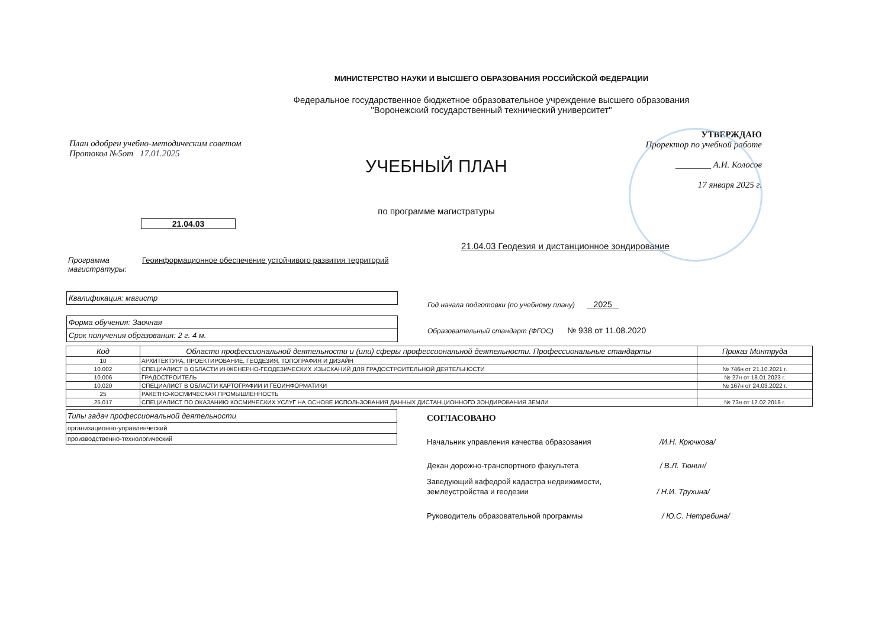МИНИСТЕРСТВО НАУКИ И ВЫСШЕГО ОБРАЗОВАНИЯ РОССИЙСКОЙ ФЕДЕРАЦИИ
Федеральное государственное бюджетное образовательное учреждение высшего образования
"Воронежский государственный технический университет"
План одобрен учебно-методическим советом
Протокол №5от 17.01.2025
УЧЕБНЫЙ ПЛАН
по программе магистратуры
УТВЕРЖДАЮ
Проректор по учебной работе
________ А.И. Колосов
17 января 2025 г.
21.04.03
21.04.03 Геодезия и дистанционное зондирование
Программа магистратуры:
Геоинформационное обеспечение устойчивого развития территорий
Квалификация: магистр
Форма обучения: Заочная
Срок получения образования: 2 г. 4 м.
Год начала подготовки (по учебному плану) 2025
Образовательный стандарт (ФГОС) № 938 от 11.08.2020
| Код | Области профессиональной деятельности и (или) сферы профессиональной деятельности. Профессиональные стандарты | Приказ Минтруда |
| --- | --- | --- |
| 10 | АРХИТЕКТУРА, ПРОЕКТИРОВАНИЕ, ГЕОДЕЗИЯ, ТОПОГРАФИЯ И ДИЗАЙН | |
| 10.002 | СПЕЦИАЛИСТ В ОБЛАСТИ ИНЖЕНЕРНО-ГЕОДЕЗИЧЕСКИХ ИЗЫСКАНИЙ ДЛЯ ГРАДОСТРОИТЕЛЬНОЙ ДЕЯТЕЛЬНОСТИ | № 746н от 21.10.2021 г. |
| 10.006 | ГРАДОСТРОИТЕЛЬ | № 27н от 18.01.2023 г. |
| 10.020 | СПЕЦИАЛИСТ В ОБЛАСТИ КАРТОГРАФИИ И ГЕОИНФОРМАТИКИ | № 167н от 24.03.2022 г. |
| 25 | РАКЕТНО-КОСМИЧЕСКАЯ ПРОМЫШЛЕННОСТЬ | |
| 25.017 | СПЕЦИАЛИСТ ПО ОКАЗАНИЮ КОСМИЧЕСКИХ УСЛУГ НА ОСНОВЕ ИСПОЛЬЗОВАНИЯ ДАННЫХ ДИСТАНЦИОННОГО ЗОНДИРОВАНИЯ ЗЕМЛИ | № 73н от 12.02.2018 г. |
| Типы задач профессиональной деятельности |
| организационно-управленческий |
| производственно-технологический |
СОГЛАСОВАНО
Начальник управления качества образования /И.Н. Крючкова/
Декан дорожно-транспортного факультета / В.Л. Тюнин/
Заведующий кафедрой кадастра недвижимости,
землеустройства и геодезии / Н.И. Трухина/
Руководитель образовательной программы / Ю.С. Нетребина/